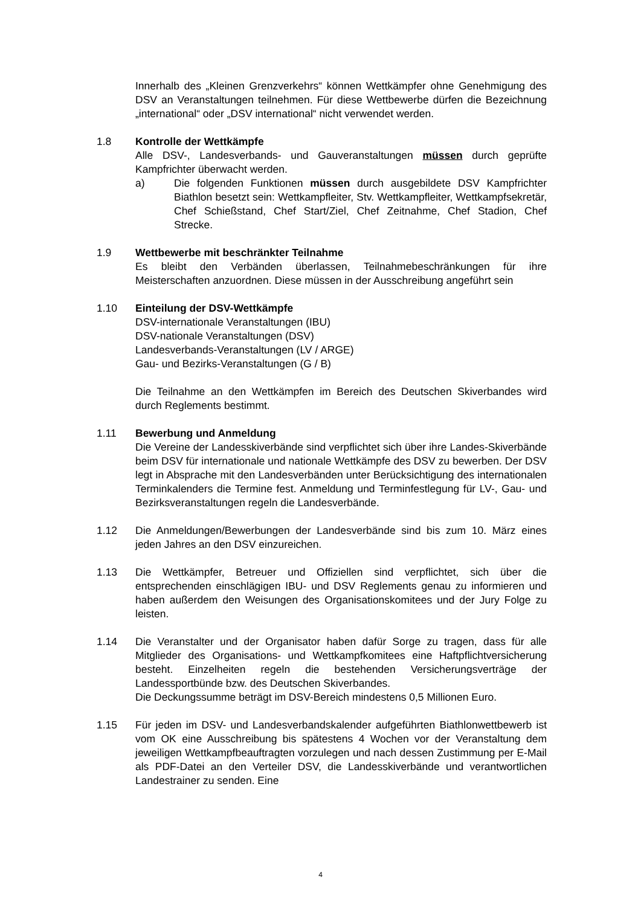Innerhalb des „Kleinen Grenzverkehrs“ können Wettkämpfer ohne Genehmigung des DSV an Veranstaltungen teilnehmen. Für diese Wettbewerbe dürfen die Bezeichnung „international“ oder „DSV international“ nicht verwendet werden.
1.8 Kontrolle der Wettkämpfe
Alle DSV-, Landesverbands- und Gauveranstaltungen müssen durch geprüfte Kampfrichter überwacht werden.
a) Die folgenden Funktionen müssen durch ausgebildete DSV Kampfrichter Biathlon besetzt sein: Wettkampfleiter, Stv. Wettkampfleiter, Wettkampfsekretär, Chef Schießstand, Chef Start/Ziel, Chef Zeitnahme, Chef Stadion, Chef Strecke.
1.9 Wettbewerbe mit beschränkter Teilnahme
Es bleibt den Verbänden überlassen, Teilnahmebeschränkungen für ihre Meisterschaften anzuordnen. Diese müssen in der Ausschreibung angeführt sein
1.10 Einteilung der DSV-Wettkämpfe
DSV-internationale Veranstaltungen (IBU)
DSV-nationale Veranstaltungen (DSV)
Landesverbands-Veranstaltungen (LV / ARGE)
Gau- und Bezirks-Veranstaltungen (G / B)
Die Teilnahme an den Wettkämpfen im Bereich des Deutschen Skiverbandes wird durch Reglements bestimmt.
1.11 Bewerbung und Anmeldung
Die Vereine der Landesskiverbände sind verpflichtet sich über ihre Landes-Skiverbände beim DSV für internationale und nationale Wettkämpfe des DSV zu bewerben. Der DSV legt in Absprache mit den Landesverbänden unter Berücksichtigung des internationalen Terminkalenders die Termine fest. Anmeldung und Terminfestlegung für LV-, Gau- und Bezirksveranstaltungen regeln die Landesverbände.
1.12 Die Anmeldungen/Bewerbungen der Landesverbände sind bis zum 10. März eines jeden Jahres an den DSV einzureichen.
1.13 Die Wettkämpfer, Betreuer und Offiziellen sind verpflichtet, sich über die entsprechenden einschlägigen IBU- und DSV Reglements genau zu informieren und haben außerdem den Weisungen des Organisationskomitees und der Jury Folge zu leisten.
1.14 Die Veranstalter und der Organisator haben dafür Sorge zu tragen, dass für alle Mitglieder des Organisations- und Wettkampfkomitees eine Haftpflichtversicherung besteht. Einzelheiten regeln die bestehenden Versicherungsverträge der Landessportbünde bzw. des Deutschen Skiverbandes.
Die Deckungssumme beträgt im DSV-Bereich mindestens 0,5 Millionen Euro.
1.15 Für jeden im DSV- und Landesverbandskalender aufgeführten Biathlonwettbewerb ist vom OK eine Ausschreibung bis spätestens 4 Wochen vor der Veranstaltung dem jeweiligen Wettkampfbeauftragten vorzulegen und nach dessen Zustimmung per E-Mail als PDF-Datei an den Verteiler DSV, die Landesskiverbände und verantwortlichen Landestrainer zu senden. Eine
4